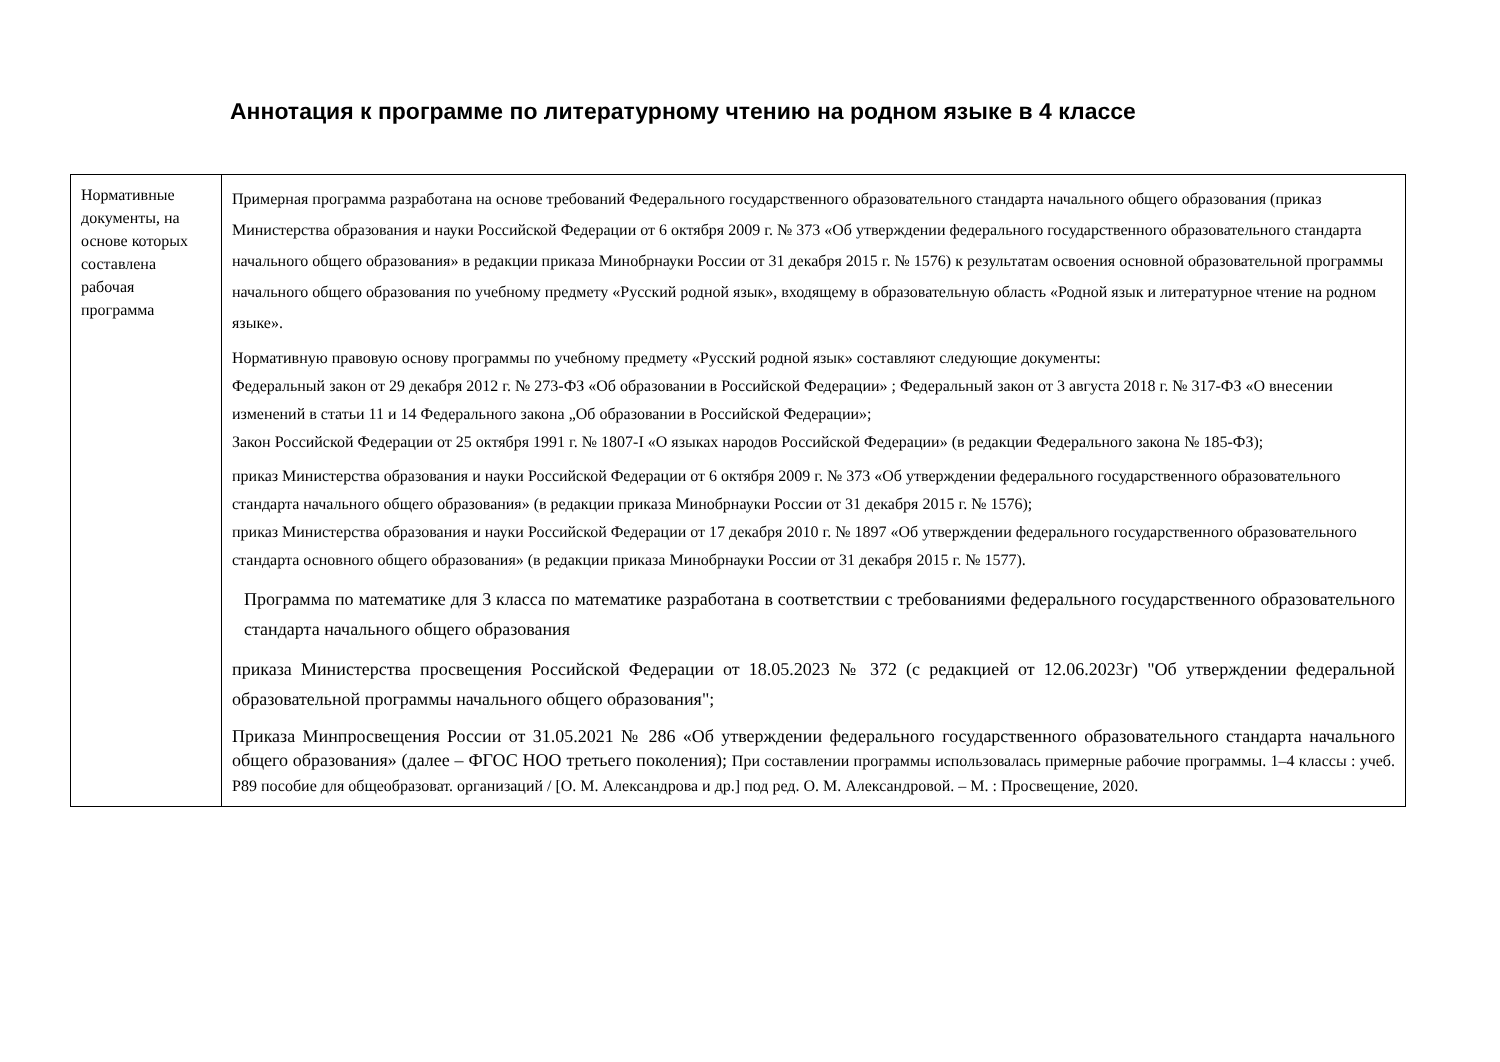Аннотация к программе по литературному чтению на родном языке в 4 классе
| Нормативные документы, на основе которых составлена рабочая программа | Примерная программа разработана на основе требований Федерального государственного образовательного стандарта начального общего образования (приказ Министерства образования и науки Российской Федерации от 6 октября 2009 г. № 373 «Об утверждении федерального государственного образовательного стандарта начального общего образования» в редакции приказа Минобрнауки России от 31 декабря 2015 г. № 1576) к результатам освоения основной образовательной программы начального общего образования по учебному предмету «Русский родной язык», входящему в образовательную область «Родной язык и литературное чтение на родном языке». Нормативную правовую основу программы по учебному предмету «Русский родной язык» составляют следующие документы: Федеральный закон от 29 декабря 2012 г. № 273-ФЗ «Об образовании в Российской Федерации» ; Федеральный закон от 3 августа 2018 г. № 317-ФЗ «О внесении изменений в статьи 11 и 14 Федерального закона „Об образовании в Российской Федерации»; Закон Российской Федерации от 25 октября 1991 г. № 1807-I «О языках народов Российской Федерации» (в редакции Федерального закона № 185-ФЗ); приказ Министерства образования и науки Российской Федерации от 6 октября 2009 г. № 373 «Об утверждении федерального государственного образовательного стандарта начального общего образования» (в редакции приказа Минобрнауки России от 31 декабря 2015 г. № 1576); приказ Министерства образования и науки Российской Федерации от 17 декабря 2010 г. № 1897 «Об утверждении федерального государственного образовательного стандарта основного общего образования» (в редакции приказа Минобрнауки России от 31 декабря 2015 г. № 1577). Программа по математике для 3 класса по математике разработана в соответствии с требованиями федерального государственного образовательного стандарта начального общего образования приказа Министерства просвещения Российской Федерации от 18.05.2023 № 372 (с редакцией от 12.06.2023г) "Об утверждении федеральной образовательной программы начального общего образования"; Приказа Минпросвещения России от 31.05.2021 № 286 «Об утверждении федерального государственного образовательного стандарта начального общего образования» (далее – ФГОС НОО третьего поколения); При составлении программы использовалась примерные рабочие программы. 1–4 классы : учеб. Р89 пособие для общеобразоват. организаций / [О. М. Александрова и др.] под ред. О. М. Александровой. – М. : Просвещение, 2020. |